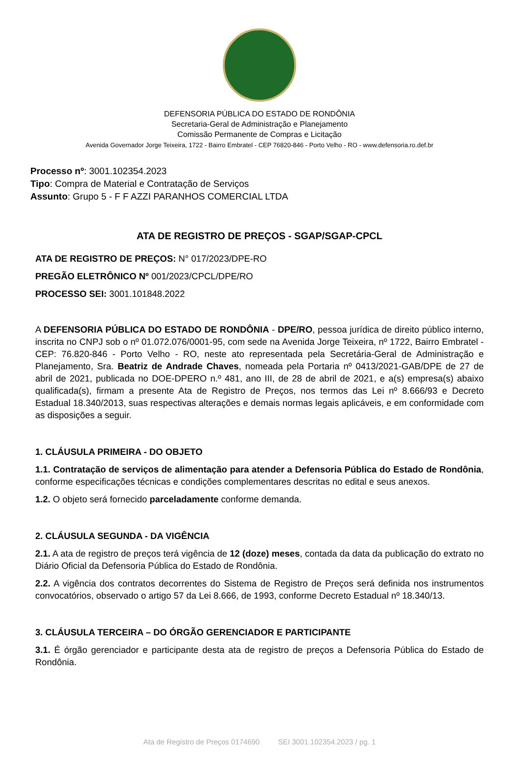DEFENSORIA PÚBLICA DO ESTADO DE RONDÔNIA
Secretaria-Geral de Administração e Planejamento
Comissão Permanente de Compras e Licitação
Avenida Governador Jorge Teixeira, 1722 - Bairro Embratel - CEP 76820-846 - Porto Velho - RO - www.defensoria.ro.def.br
Processo nº: 3001.102354.2023
Tipo: Compra de Material e Contratação de Serviços
Assunto: Grupo 5 - F F AZZI PARANHOS COMERCIAL LTDA
ATA DE REGISTRO DE PREÇOS - SGAP/SGAP-CPCL
ATA DE REGISTRO DE PREÇOS: N° 017/2023/DPE-RO
PREGÃO ELETRÔNICO Nº 001/2023/CPCL/DPE/RO
PROCESSO SEI: 3001.101848.2022
A DEFENSORIA PÚBLICA DO ESTADO DE RONDÔNIA - DPE/RO, pessoa jurídica de direito público interno, inscrita no CNPJ sob o nº 01.072.076/0001-95, com sede na Avenida Jorge Teixeira, nº 1722, Bairro Embratel - CEP: 76.820-846 - Porto Velho - RO, neste ato representada pela Secretária-Geral de Administração e Planejamento, Sra. Beatriz de Andrade Chaves, nomeada pela Portaria nº 0413/2021-GAB/DPE de 27 de abril de 2021, publicada no DOE-DPERO n.º 481, ano III, de 28 de abril de 2021, e a(s) empresa(s) abaixo qualificada(s), firmam a presente Ata de Registro de Preços, nos termos das Lei nº 8.666/93 e Decreto Estadual 18.340/2013, suas respectivas alterações e demais normas legais aplicáveis, e em conformidade com as disposições a seguir.
1. CLÁUSULA PRIMEIRA - DO OBJETO
1.1. Contratação de serviços de alimentação para atender a Defensoria Pública do Estado de Rondônia, conforme especificações técnicas e condições complementares descritas no edital e seus anexos.
1.2. O objeto será fornecido parceladamente conforme demanda.
2. CLÁUSULA SEGUNDA - DA VIGÊNCIA
2.1. A ata de registro de preços terá vigência de 12 (doze) meses, contada da data da publicação do extrato no Diário Oficial da Defensoria Pública do Estado de Rondônia.
2.2. A vigência dos contratos decorrentes do Sistema de Registro de Preços será definida nos instrumentos convocatórios, observado o artigo 57 da Lei 8.666, de 1993, conforme Decreto Estadual nº 18.340/13.
3. CLÁUSULA TERCEIRA – DO ÓRGÃO GERENCIADOR E PARTICIPANTE
3.1. É órgão gerenciador e participante desta ata de registro de preços a Defensoria Pública do Estado de Rondônia.
Ata de Registro de Preços 0174690 SEI 3001.102354.2023 / pg. 1